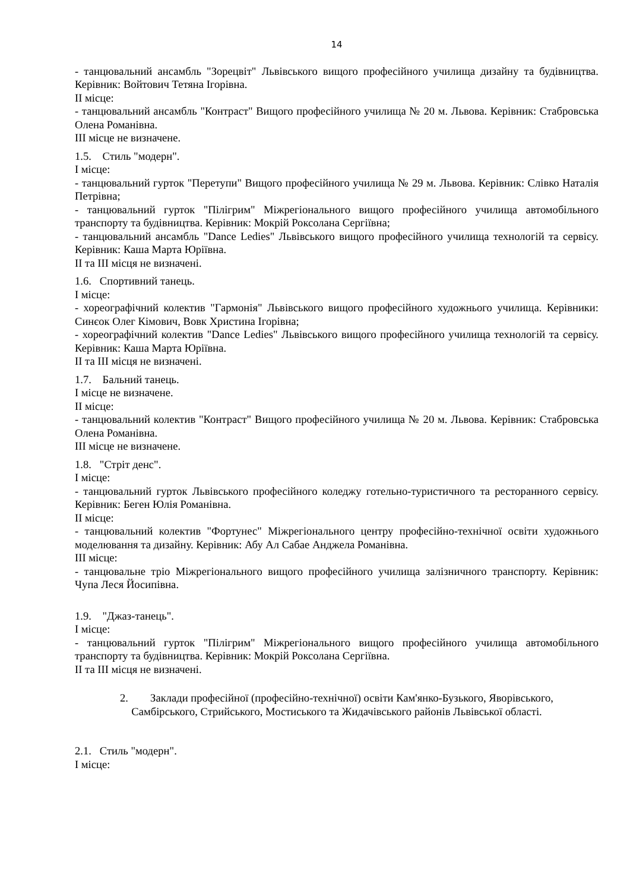14
- танцювальний ансамбль "Зорецвіт" Львівського вищого професійного училища дизайну та будівництва. Керівник: Войтович Тетяна Ігорівна.
ІІ місце:
- танцювальний ансамбль "Контраст" Вищого професійного училища № 20 м. Львова. Керівник: Стабровська Олена Романівна.
ІІІ місце не визначене.
1.5. Стиль "модерн".
І місце:
- танцювальний гурток "Перетупи" Вищого професійного училища № 29 м. Львова. Керівник: Слівко Наталія Петрівна;
- танцювальний гурток "Пілігрим" Міжрегіонального вищого професійного училища автомобільного транспорту та будівництва. Керівник: Мокрій Роксолана Сергіївна;
- танцювальний ансамбль "Dance Ledies" Львівського вищого професійного училища технологій та сервісу. Керівник: Каша Марта Юріївна.
ІІ та ІІІ місця не визначені.
1.6. Спортивний танець.
І місце:
- хореографічний колектив "Гармонія" Львівського вищого професійного художнього училища. Керівники: Синєок Олег Кімович, Вовк Христина Ігорівна;
- хореографічний колектив "Dance Ledies" Львівського вищого професійного училища технологій та сервісу. Керівник: Каша Марта Юріївна.
ІІ та ІІІ місця не визначені.
1.7. Бальний танець.
І місце не визначене.
ІІ місце:
- танцювальний колектив "Контраст" Вищого професійного училища № 20 м. Львова. Керівник: Стабровська Олена Романівна.
ІІІ місце не визначене.
1.8. "Стріт денс".
І місце:
- танцювальний гурток Львівського професійного коледжу готельно-туристичного та ресторанного сервісу. Керівник: Беген Юлія Романівна.
ІІ місце:
- танцювальний колектив "Фортунес" Міжрегіонального центру професійно-технічної освіти художнього моделювання та дизайну. Керівник: Абу Ал Сабае Анджела Романівна.
ІІІ місце:
- танцювальне тріо Міжрегіонального вищого професійного училища залізничного транспорту. Керівник: Чупа Леся Йосипівна.
1.9. "Джаз-танець".
І місце:
- танцювальний гурток "Пілігрим" Міжрегіонального вищого професійного училища автомобільного транспорту та будівництва. Керівник: Мокрій Роксолана Сергіївна.
ІІ та ІІІ місця не визначені.
2. Заклади професійної (професійно-технічної) освіти Кам'янко-Бузького, Яворівського, Самбірського, Стрийського, Мостиського та Жидачівського районів Львівської області.
2.1. Стиль "модерн".
І місце: